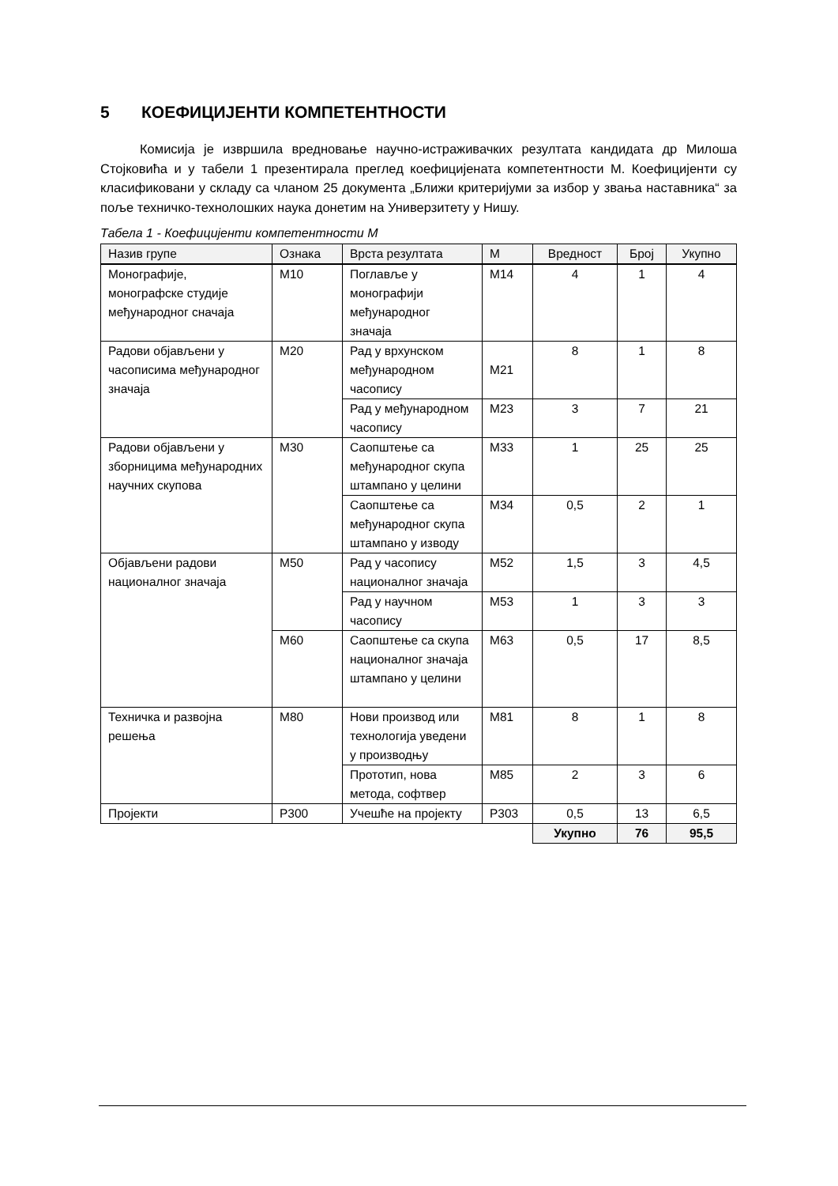5 КОЕФИЦИЈЕНТИ КОМПЕТЕНТНОСТИ
Комисија је извршила вредновање научно-истраживачких резултата кандидата др Милоша Стојковића и у табели 1 презентирала преглед коефицијената компетентности М. Коефицијенти су класификовани у складу са чланом 25 документа „Ближи критеријуми за избор у звања наставника“ за поље техничко-технолошких наука донетим на Универзитету у Нишу.
Табела 1 - Коефицијенти компетентности М
| Назив групе | Ознака | Врста резултата | М | Вредност | Број | Укупно |
| --- | --- | --- | --- | --- | --- | --- |
| Монографије, монографске студије међународног сначаја | М10 | Поглавље у монографији међународног значаја | М14 | 4 | 1 | 4 |
| Радови објављени у часописима међународног значаја | М20 | Рад у врхунском међународном часопису | М21 | 8 | 1 | 8 |
| | | Рад у међународном часопису | М23 | 3 | 7 | 21 |
| Радови објављени у зборницима међународних научних скупова | М30 | Саопштење са међународног скупа штампано у целини | М33 | 1 | 25 | 25 |
| | | Саопштење са међународног скупа штампано у изводу | М34 | 0,5 | 2 | 1 |
| Објављени радови националног значаја | М50 | Рад у часопису националног значаја | М52 | 1,5 | 3 | 4,5 |
| | | Рад у научном часопису | М53 | 1 | 3 | 3 |
| | М60 | Саопштење са скупа националног значаја штампано у целини | М63 | 0,5 | 17 | 8,5 |
| Техничка и развојна решења | М80 | Нови производ или технологија уведени у производњу | М81 | 8 | 1 | 8 |
| | | Прототип, нова метода, софтвер | М85 | 2 | 3 | 6 |
| Пројекти | Р300 | Учешће на пројекту | Р303 | 0,5 | 13 | 6,5 |
| | | | | Укупно | 76 | 95,5 |